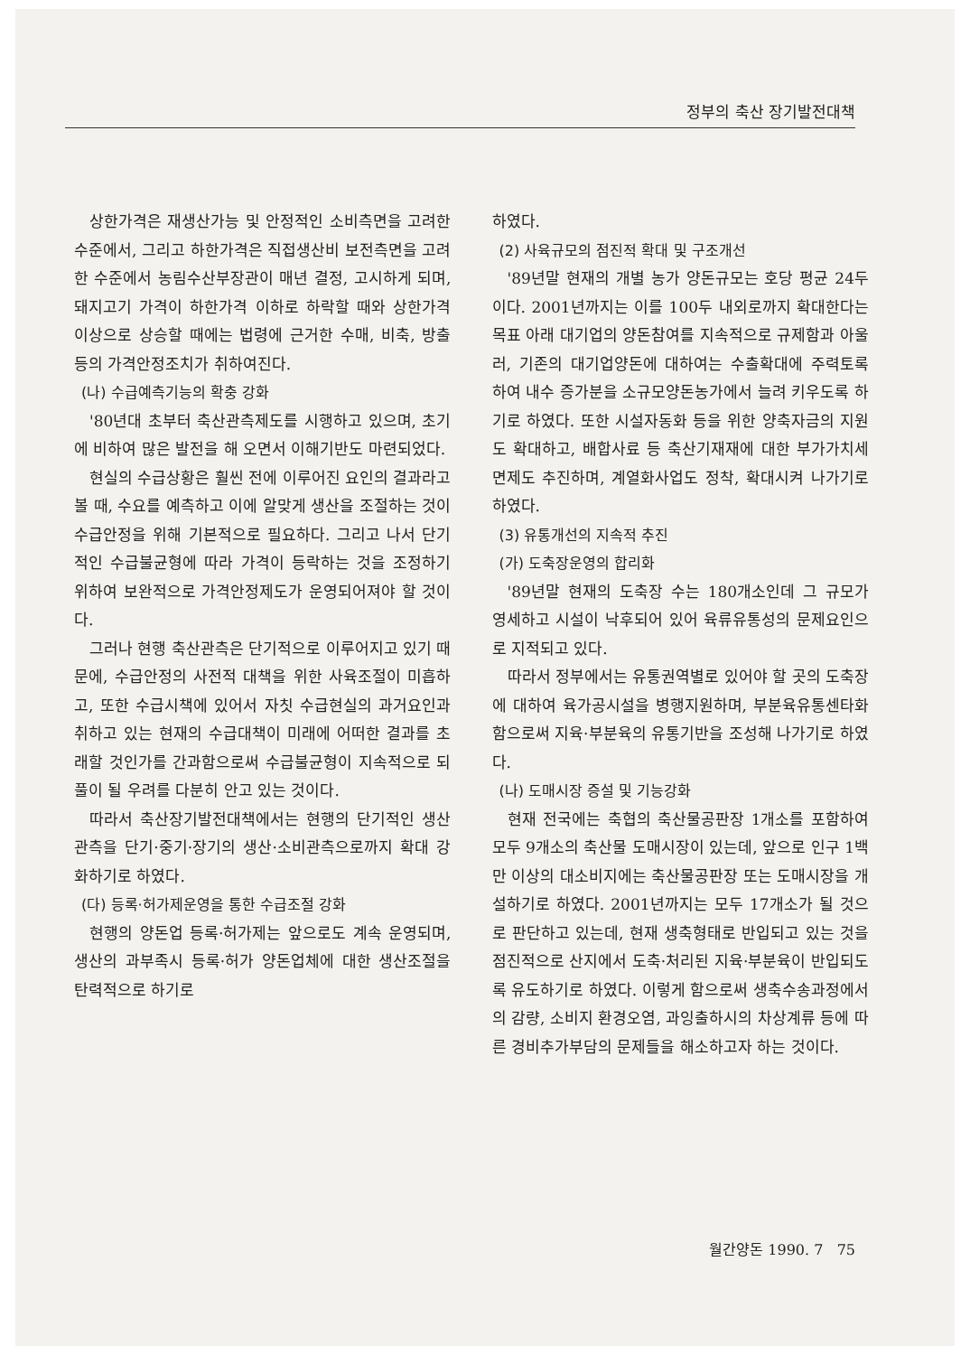정부의 축산 장기발전대책
상한가격은 재생산가능 및 안정적인 소비측면을 고려한 수준에서, 그리고 하한가격은 직접생산비 보전측면을 고려한 수준에서 농림수산부장관이 매년 결정, 고시하게 되며, 돼지고기 가격이 하한가격 이하로 하락할 때와 상한가격 이상으로 상승할 때에는 법령에 근거한 수매, 비축, 방출 등의 가격안정조치가 취하여진다.
(나) 수급예측기능의 확충 강화
'80년대 초부터 축산관측제도를 시행하고 있으며, 초기에 비하여 많은 발전을 해 오면서 이해기반도 마련되었다.
현실의 수급상황은 훨씬 전에 이루어진 요인의 결과라고 볼 때, 수요를 예측하고 이에 알맞게 생산을 조절하는 것이 수급안정을 위해 기본적으로 필요하다. 그리고 나서 단기적인 수급불균형에 따라 가격이 등락하는 것을 조정하기 위하여 보완적으로 가격안정제도가 운영되어져야 할 것이다.
그러나 현행 축산관측은 단기적으로 이루어지고 있기 때문에, 수급안정의 사전적 대책을 위한 사육조절이 미흡하고, 또한 수급시책에 있어서 자칫 수급현실의 과거요인과 취하고 있는 현재의 수급대책이 미래에 어떠한 결과를 초래할 것인가를 간과함으로써 수급불균형이 지속적으로 되풀이 될 우려를 다분히 안고 있는 것이다.
따라서 축산장기발전대책에서는 현행의 단기적인 생산관측을 단기·중기·장기의 생산·소비관측으로까지 확대 강화하기로 하였다.
(다) 등록·허가제운영을 통한 수급조절 강화
현행의 양돈업 등록·허가제는 앞으로도 계속 운영되며, 생산의 과부족시 등록·허가 양돈업체에 대한 생산조절을 탄력적으로 하기로
하였다.
(2) 사육규모의 점진적 확대 및 구조개선
'89년말 현재의 개별 농가 양돈규모는 호당 평균 24두이다. 2001년까지는 이를 100두 내외로까지 확대한다는 목표 아래 대기업의 양돈참여를 지속적으로 규제함과 아울러, 기존의 대기업양돈에 대하여는 수출확대에 주력토록 하여 내수 증가분을 소규모양돈농가에서 늘려 키우도록 하기로 하였다. 또한 시설자동화 등을 위한 양축자금의 지원도 확대하고, 배합사료 등 축산기재재에 대한 부가가치세 면제도 추진하며, 계열화사업도 정착, 확대시켜 나가기로 하였다.
(3) 유통개선의 지속적 추진
(가) 도축장운영의 합리화
'89년말 현재의 도축장 수는 180개소인데 그 규모가 영세하고 시설이 낙후되어 있어 육류유통성의 문제요인으로 지적되고 있다.
따라서 정부에서는 유통권역별로 있어야 할 곳의 도축장에 대하여 육가공시설을 병행지원하며, 부분육유통센타화 함으로써 지육·부분육의 유통기반을 조성해 나가기로 하였다.
(나) 도매시장 증설 및 기능강화
현재 전국에는 축협의 축산물공판장 1개소를 포함하여 모두 9개소의 축산물 도매시장이 있는데, 앞으로 인구 1백만 이상의 대소비지에는 축산물공판장 또는 도매시장을 개설하기로 하였다. 2001년까지는 모두 17개소가 될 것으로 판단하고 있는데, 현재 생축형태로 반입되고 있는 것을 점진적으로 산지에서 도축·처리된 지육·부분육이 반입되도록 유도하기로 하였다. 이렇게 함으로써 생축수송과정에서의 감량, 소비지 환경오염, 과잉출하시의 차상계류 등에 따른 경비추가부담의 문제들을 해소하고자 하는 것이다.
월간양돈 1990. 7 75